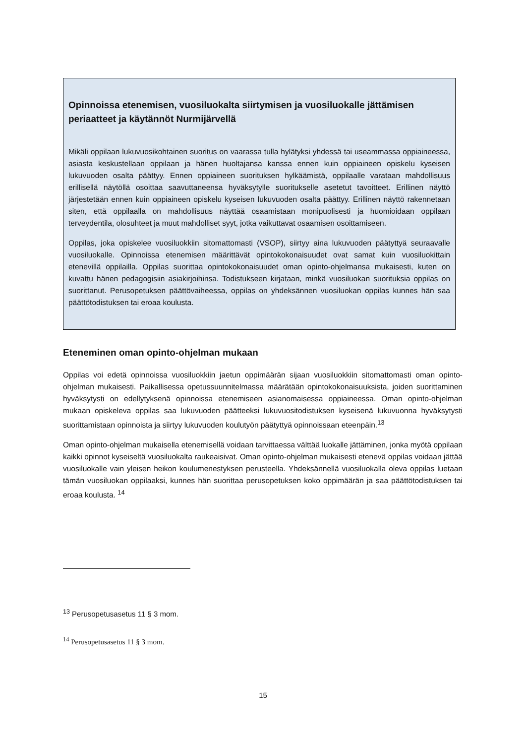Opinnoissa etenemisen, vuosiluokalta siirtymisen ja vuosiluokalle jättämisen periaatteet ja käytännöt Nurmijärvellä
Mikäli oppilaan lukuvuosikohtainen suoritus on vaarassa tulla hylätyksi yhdessä tai useammassa oppiaineessa, asiasta keskustellaan oppilaan ja hänen huoltajansa kanssa ennen kuin oppiaineen opiskelu kyseisen lukuvuoden osalta päättyy. Ennen oppiaineen suorituksen hylkäämistä, oppilaalle varataan mahdollisuus erillisellä näytöllä osoittaa saavuttaneensa hyväksytylle suoritukselle asetetut tavoitteet. Erillinen näyttö järjestetään ennen kuin oppiaineen opiskelu kyseisen lukuvuoden osalta päättyy. Erillinen näyttö rakennetaan siten, että oppilaalla on mahdollisuus näyttää osaamistaan monipuolisesti ja huomioidaan oppilaan terveydentila, olosuhteet ja muut mahdolliset syyt, jotka vaikuttavat osaamisen osoittamiseen.
Oppilas, joka opiskelee vuosiluokkiin sitomattomasti (VSOP), siirtyy aina lukuvuoden päätyttyä seuraavalle vuosiluokalle. Opinnoissa etenemisen määrittävät opintokokonaisuudet ovat samat kuin vuosiluokittain etenevillä oppilailla. Oppilas suorittaa opintokokonaisuudet oman opinto-ohjelmansa mukaisesti, kuten on kuvattu hänen pedagogisiin asiakirjoihinsa. Todistukseen kirjataan, minkä vuosiluokan suorituksia oppilas on suorittanut. Perusopetuksen päättövaiheessa, oppilas on yhdeksännen vuosiluokan oppilas kunnes hän saa päättötodistuksen tai eroaa koulusta.
Eteneminen oman opinto-ohjelman mukaan
Oppilas voi edetä opinnoissa vuosiluokkiin jaetun oppimäärän sijaan vuosiluokkiin sitomattomasti oman opinto-ohjelman mukaisesti. Paikallisessa opetussuunnitelmassa määrätään opintokokonaisuuksista, joiden suorittaminen hyväksytysti on edellytyksenä opinnoissa etenemiseen asianomaisessa oppiaineessa. Oman opinto-ohjelman mukaan opiskeleva oppilas saa lukuvuoden päätteeksi lukuvuositodistuksen kyseisenä lukuvuonna hyväksytysti suorittamistaan opinnoista ja siirtyy lukuvuoden koulutyön päätyttyä opinnoissaan eteenpäin.<sup>13</sup>
Oman opinto-ohjelman mukaisella etenemisellä voidaan tarvittaessa välttää luokalle jättäminen, jonka myötä oppilaan kaikki opinnot kyseiseltä vuosiluokalta raukeaisivat. Oman opinto-ohjelman mukaisesti etenevä oppilas voidaan jättää vuosiluokalle vain yleisen heikon koulumenestyksen perusteella. Yhdeksännellä vuosiluokalla oleva oppilas luetaan tämän vuosiluokan oppilaaksi, kunnes hän suorittaa perusopetuksen koko oppimäärän ja saa päättötodistuksen tai eroaa koulusta. <sup>14</sup>
<sup>13</sup> Perusopetusasetus 11 § 3 mom.
<sup>14</sup> Perusopetusasetus 11 § 3 mom.
15